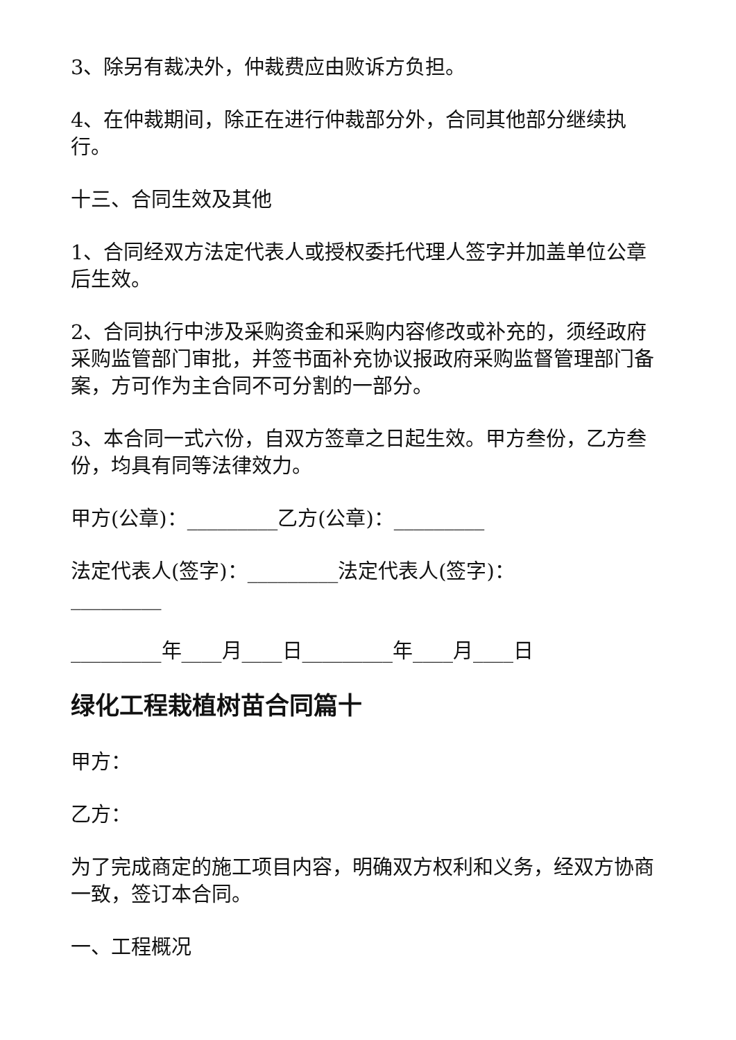3、除另有裁决外，仲裁费应由败诉方负担。
4、在仲裁期间，除正在进行仲裁部分外，合同其他部分继续执行。
十三、合同生效及其他
1、合同经双方法定代表人或授权委托代理人签字并加盖单位公章后生效。
2、合同执行中涉及采购资金和采购内容修改或补充的，须经政府采购监管部门审批，并签书面补充协议报政府采购监督管理部门备案，方可作为主合同不可分割的一部分。
3、本合同一式六份，自双方签章之日起生效。甲方叁份，乙方叁份，均具有同等法律效力。
甲方(公章)：_________乙方(公章)：_________
法定代表人(签字)：_________法定代表人(签字)：_________
_________年____月____日_________年____月____日
绿化工程栽植树苗合同篇十
甲方：
乙方：
为了完成商定的施工项目内容，明确双方权利和义务，经双方协商一致，签订本合同。
一、工程概况